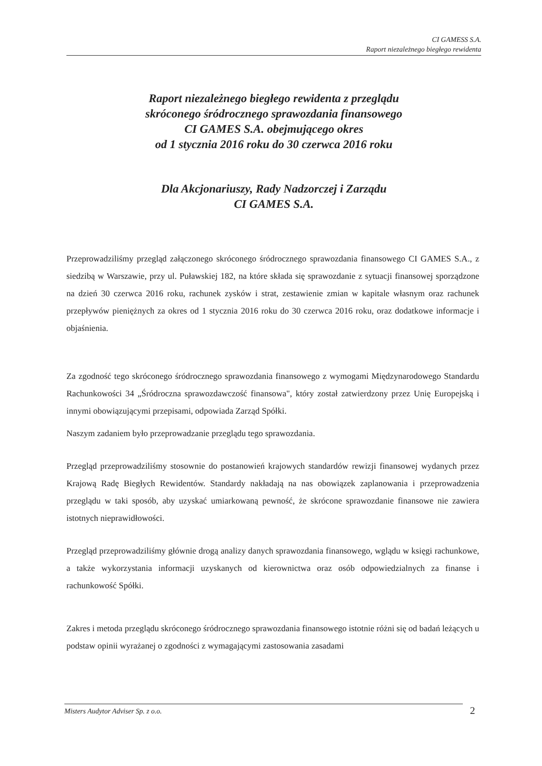CI GAMESS S.A.
Raport niezależnego biegłego rewidenta
Raport niezależnego biegłego rewidenta z przeglądu
skróconego śródrocznego sprawozdania finansowego
CI GAMES S.A. obejmującego okres
od 1 stycznia 2016 roku do 30 czerwca 2016 roku
Dla Akcjonariuszy, Rady Nadzorczej i Zarządu
CI GAMES S.A.
Przeprowadziliśmy przegląd załączonego skróconego śródrocznego sprawozdania finansowego CI GAMES S.A., z siedzibą w Warszawie, przy ul. Puławskiej 182, na które składa się sprawozdanie z sytuacji finansowej sporządzone na dzień 30 czerwca 2016 roku, rachunek zysków i strat, zestawienie zmian w kapitale własnym oraz rachunek przepływów pieniężnych za okres od 1 stycznia 2016 roku do 30 czerwca 2016 roku, oraz dodatkowe informacje i objaśnienia.
Za zgodność tego skróconego śródrocznego sprawozdania finansowego z wymogami Międzynarodowego Standardu Rachunkowości 34 „Śródroczna sprawozdawczość finansowa", który został zatwierdzony przez Unię Europejską i innymi obowiązującymi przepisami, odpowiada Zarząd Spółki.
Naszym zadaniem było przeprowadzanie przeglądu tego sprawozdania.
Przegląd przeprowadziliśmy stosownie do postanowień krajowych standardów rewizji finansowej wydanych przez Krajową Radę Biegłych Rewidentów. Standardy nakładają na nas obowiązek zaplanowania i przeprowadzenia przeglądu w taki sposób, aby uzyskać umiarkowaną pewność, że skrócone sprawozdanie finansowe nie zawiera istotnych nieprawidłowości.
Przegląd przeprowadziliśmy głównie drogą analizy danych sprawozdania finansowego, wglądu w księgi rachunkowe, a także wykorzystania informacji uzyskanych od kierownictwa oraz osób odpowiedzialnych za finanse i rachunkowość Spółki.
Zakres i metoda przeglądu skróconego śródrocznego sprawozdania finansowego istotnie różni się od badań leżących u podstaw opinii wyrażanej o zgodności z wymagającymi zastosowania zasadami
Misters Audytor Adviser Sp. z o.o. 2